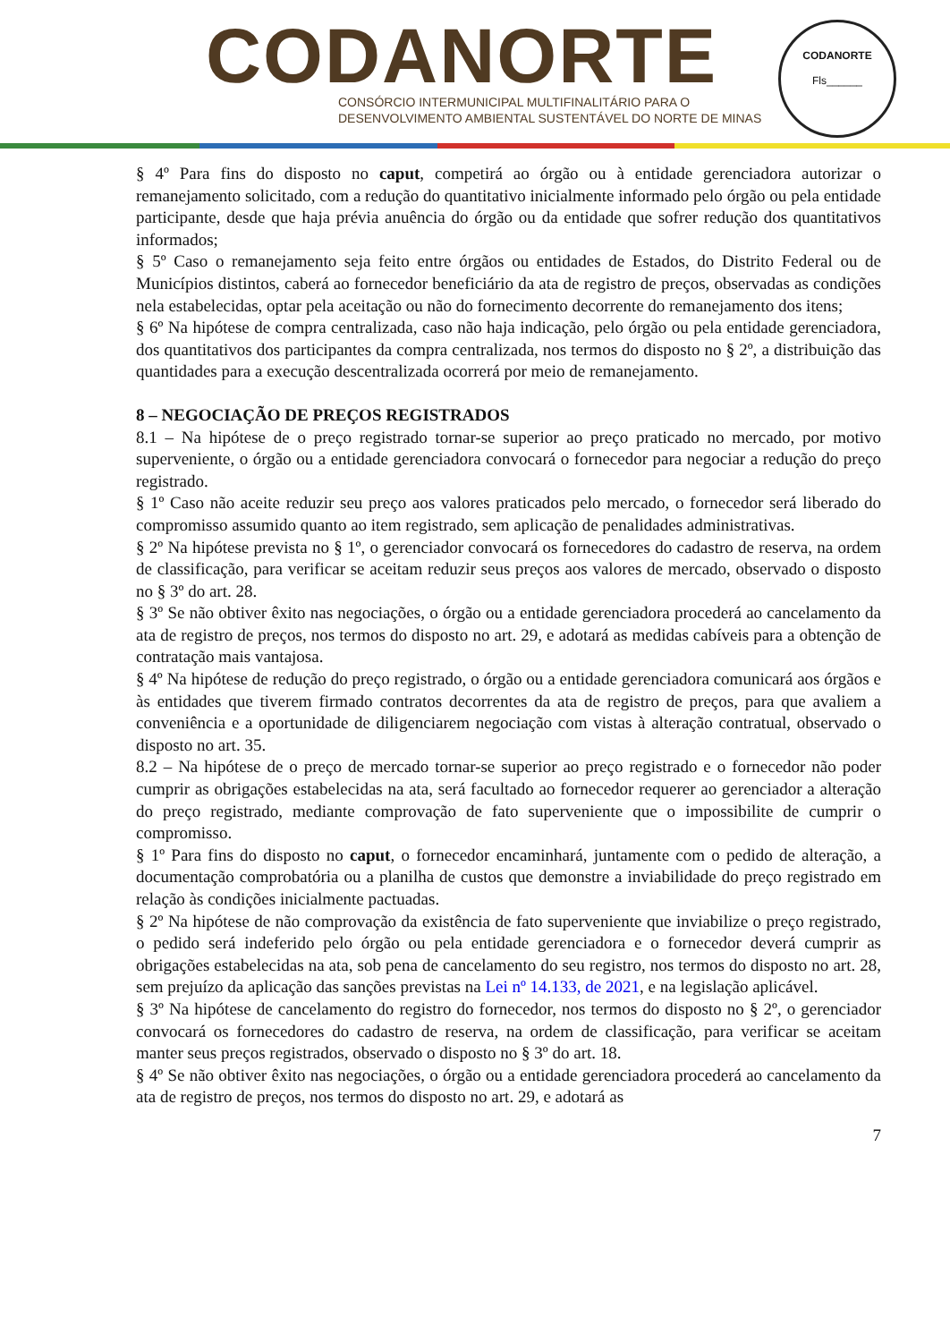CODANORTE
CONSÓRCIO INTERMUNICIPAL MULTIFINALITÁRIO PARA O
DESENVOLVIMENTO AMBIENTAL SUSTENTÁVEL DO NORTE DE MINAS
CODANORTE
Fls______
§ 4º Para fins do disposto no caput, competirá ao órgão ou à entidade gerenciadora autorizar o remanejamento solicitado, com a redução do quantitativo inicialmente informado pelo órgão ou pela entidade participante, desde que haja prévia anuência do órgão ou da entidade que sofrer redução dos quantitativos informados;
§ 5º Caso o remanejamento seja feito entre órgãos ou entidades de Estados, do Distrito Federal ou de Municípios distintos, caberá ao fornecedor beneficiário da ata de registro de preços, observadas as condições nela estabelecidas, optar pela aceitação ou não do fornecimento decorrente do remanejamento dos itens;
§ 6º Na hipótese de compra centralizada, caso não haja indicação, pelo órgão ou pela entidade gerenciadora, dos quantitativos dos participantes da compra centralizada, nos termos do disposto no § 2º, a distribuição das quantidades para a execução descentralizada ocorrerá por meio de remanejamento.
8 – NEGOCIAÇÃO DE PREÇOS REGISTRADOS
8.1 – Na hipótese de o preço registrado tornar-se superior ao preço praticado no mercado, por motivo superveniente, o órgão ou a entidade gerenciadora convocará o fornecedor para negociar a redução do preço registrado.
§ 1º Caso não aceite reduzir seu preço aos valores praticados pelo mercado, o fornecedor será liberado do compromisso assumido quanto ao item registrado, sem aplicação de penalidades administrativas.
§ 2º Na hipótese prevista no § 1º, o gerenciador convocará os fornecedores do cadastro de reserva, na ordem de classificação, para verificar se aceitam reduzir seus preços aos valores de mercado, observado o disposto no § 3º do art. 28.
§ 3º Se não obtiver êxito nas negociações, o órgão ou a entidade gerenciadora procederá ao cancelamento da ata de registro de preços, nos termos do disposto no art. 29, e adotará as medidas cabíveis para a obtenção de contratação mais vantajosa.
§ 4º Na hipótese de redução do preço registrado, o órgão ou a entidade gerenciadora comunicará aos órgãos e às entidades que tiverem firmado contratos decorrentes da ata de registro de preços, para que avaliem a conveniência e a oportunidade de diligenciarem negociação com vistas à alteração contratual, observado o disposto no art. 35.
8.2 – Na hipótese de o preço de mercado tornar-se superior ao preço registrado e o fornecedor não poder cumprir as obrigações estabelecidas na ata, será facultado ao fornecedor requerer ao gerenciador a alteração do preço registrado, mediante comprovação de fato superveniente que o impossibilite de cumprir o compromisso.
§ 1º Para fins do disposto no caput, o fornecedor encaminhará, juntamente com o pedido de alteração, a documentação comprobatória ou a planilha de custos que demonstre a inviabilidade do preço registrado em relação às condições inicialmente pactuadas.
§ 2º Na hipótese de não comprovação da existência de fato superveniente que inviabilize o preço registrado, o pedido será indeferido pelo órgão ou pela entidade gerenciadora e o fornecedor deverá cumprir as obrigações estabelecidas na ata, sob pena de cancelamento do seu registro, nos termos do disposto no art. 28, sem prejuízo da aplicação das sanções previstas na Lei nº 14.133, de 2021, e na legislação aplicável.
§ 3º Na hipótese de cancelamento do registro do fornecedor, nos termos do disposto no § 2º, o gerenciador convocará os fornecedores do cadastro de reserva, na ordem de classificação, para verificar se aceitam manter seus preços registrados, observado o disposto no § 3º do art. 18.
§ 4º Se não obtiver êxito nas negociações, o órgão ou a entidade gerenciadora procederá ao cancelamento da ata de registro de preços, nos termos do disposto no art. 29, e adotará as
7